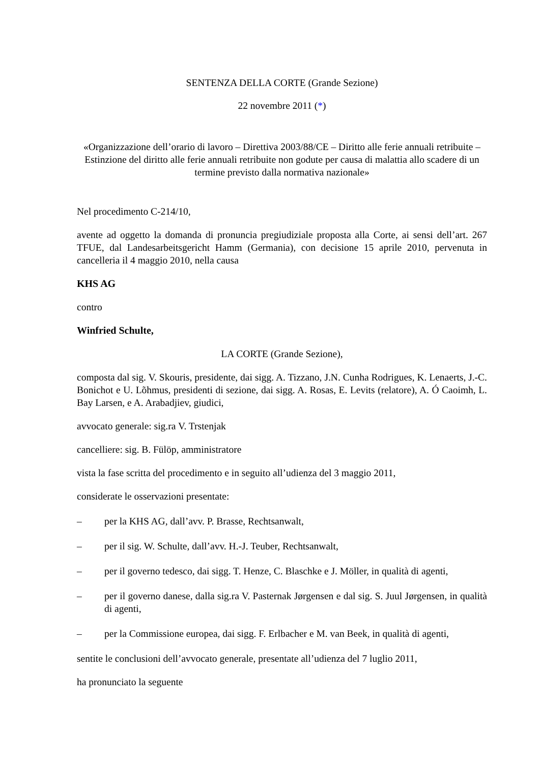SENTENZA DELLA CORTE (Grande Sezione)
22 novembre 2011 (*)
«Organizzazione dell’orario di lavoro – Direttiva 2003/88/CE – Diritto alle ferie annuali retribuite – Estinzione del diritto alle ferie annuali retribuite non godute per causa di malattia allo scadere di un termine previsto dalla normativa nazionale»
Nel procedimento C-214/10,
avente ad oggetto la domanda di pronuncia pregiudiziale proposta alla Corte, ai sensi dell’art. 267 TFUE, dal Landesarbeitsgericht Hamm (Germania), con decisione 15 aprile 2010, pervenuta in cancelleria il 4 maggio 2010, nella causa
KHS AG
contro
Winfried Schulte,
LA CORTE (Grande Sezione),
composta dal sig. V. Skouris, presidente, dai sigg. A. Tizzano, J.N. Cunha Rodrigues, K. Lenaerts, J.-C. Bonichot e U. Lõhmus, presidenti di sezione, dai sigg. A. Rosas, E. Levits (relatore), A. Ó Caoimh, L. Bay Larsen, e A. Arabadjiev, giudici,
avvocato generale: sig.ra V. Trstenjak
cancelliere: sig. B. Fülöp, amministratore
vista la fase scritta del procedimento e in seguito all’udienza del 3 maggio 2011,
considerate le osservazioni presentate:
– per la KHS AG, dall’avv. P. Brasse, Rechtsanwalt,
– per il sig. W. Schulte, dall’avv. H.-J. Teuber, Rechtsanwalt,
– per il governo tedesco, dai sigg. T. Henze, C. Blaschke e J. Möller, in qualità di agenti,
– per il governo danese, dalla sig.ra V. Pasternak Jørgensen e dal sig. S. Juul Jørgensen, in qualità di agenti,
– per la Commissione europea, dai sigg. F. Erlbacher e M. van Beek, in qualità di agenti,
sentite le conclusioni dell’avvocato generale, presentate all’udienza del 7 luglio 2011,
ha pronunciato la seguente